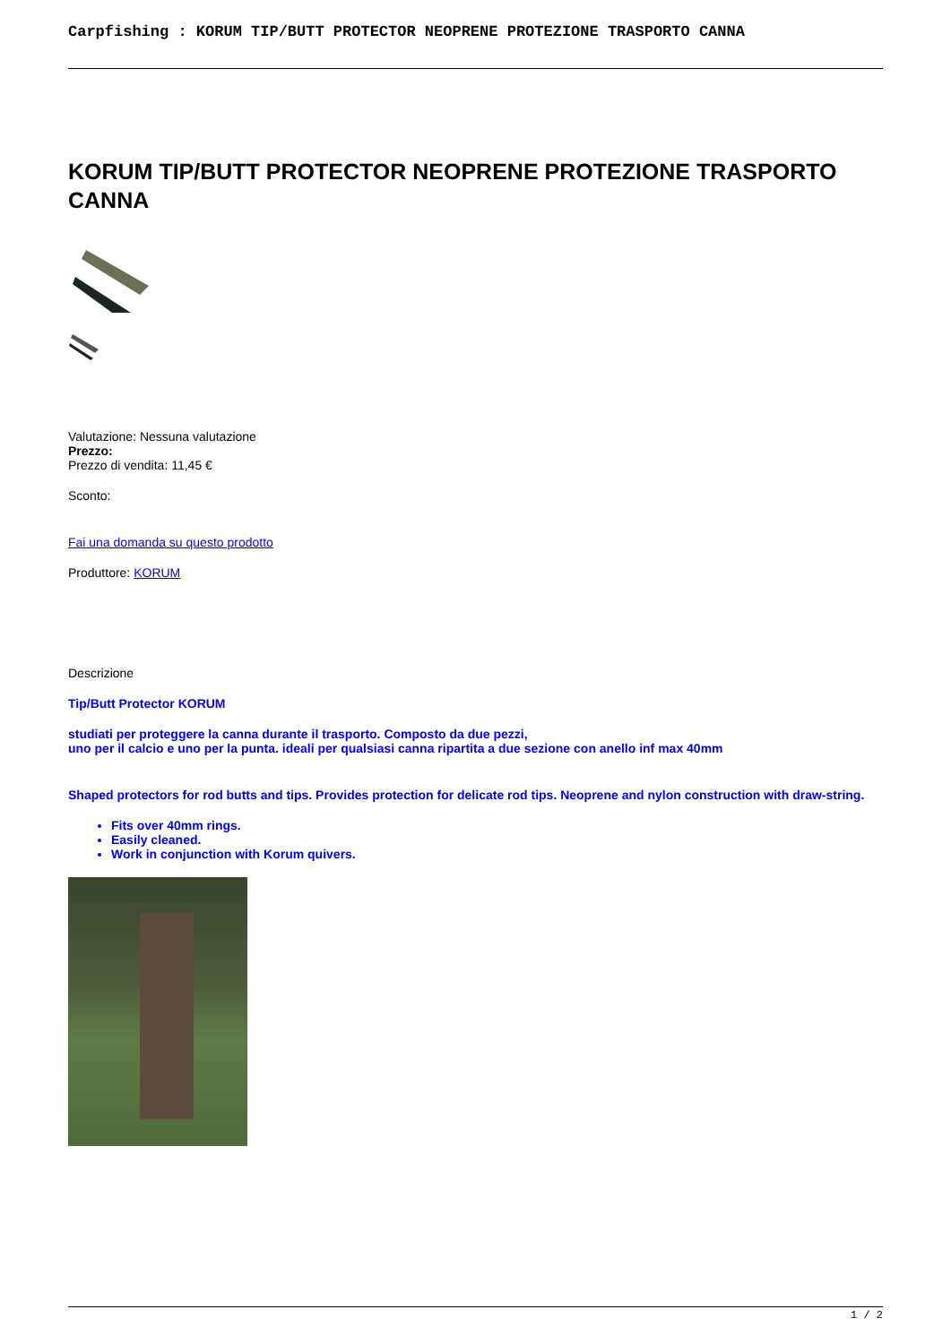Carpfishing : KORUM TIP/BUTT PROTECTOR NEOPRENE PROTEZIONE TRASPORTO CANNA
KORUM TIP/BUTT PROTECTOR NEOPRENE PROTEZIONE TRASPORTO CANNA
Valutazione: Nessuna valutazione
Prezzo:
Prezzo di vendita: 11,45 €
Sconto:
Fai una domanda su questo prodotto
Produttore: KORUM
Descrizione
Tip/Butt Protector KORUM
studiati per proteggere la canna durante il trasporto. Composto da due pezzi,
uno per il calcio e uno per la punta. ideali per qualsiasi canna ripartita a due sezione con anello inf max 40mm
Shaped protectors for rod butts and tips. Provides protection for delicate rod tips. Neoprene and nylon construction with draw-string.
Fits over 40mm rings.
Easily cleaned.
Work in conjunction with Korum quivers.
1 / 2